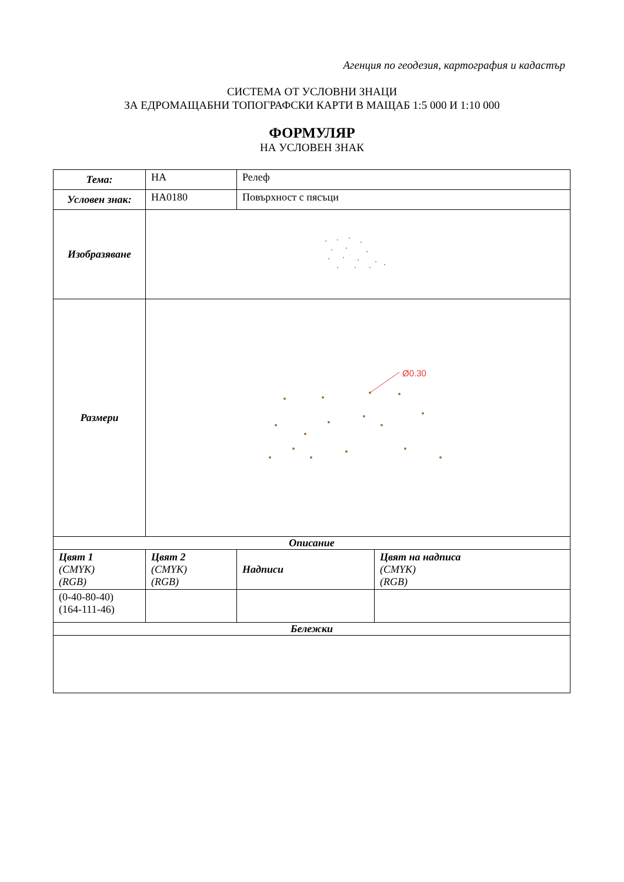Агенция по геодезия, картография и кадастър
СИСТЕМА ОТ УСЛОВНИ ЗНАЦИ
ЗА ЕДРОМАЩАБНИ ТОПОГРАФСКИ КАРТИ В МАЩАБ 1:5 000 И 1:10 000
ФОРМУЛЯР
НА УСЛОВЕН ЗНАК
| Тема: | НА | Релеф | |
| Условен знак: | НА0180 | Повърхност с пясъци | |
| Изобразяване | | | |
| Размери | Ø0.30 | | |
| Описание | | | |
| Цвят 1 (CMYK) (RGB) | Цвят 2 (CMYK) (RGB) | Надписи | Цвят на надписа (CMYK) (RGB) |
| (0-40-80-40) (164-111-46) | | | |
| Бележки | | | |